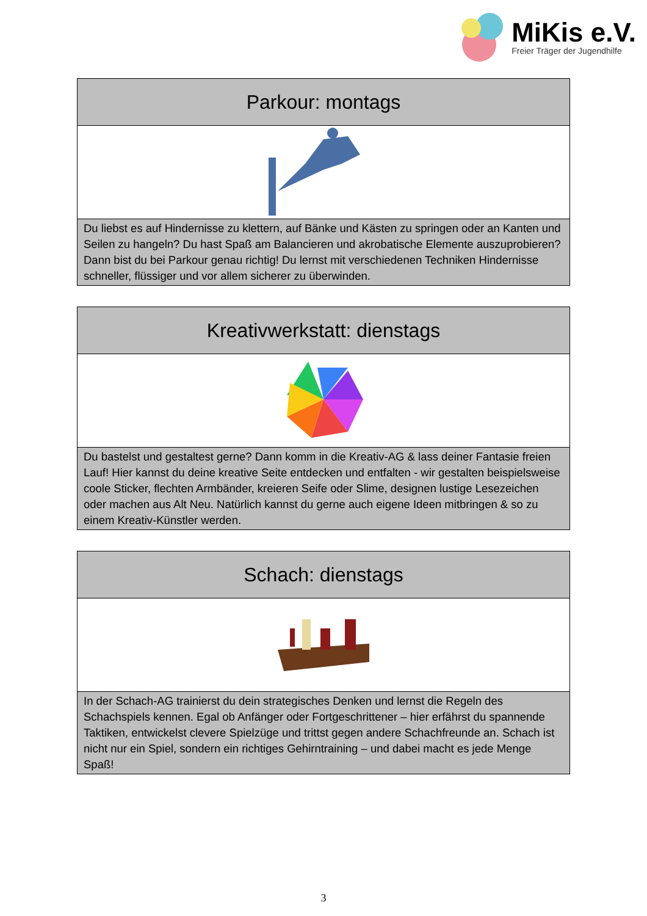MiKis e.V.
Freier Träger der Jugendhilfe
| Parkour: montags |
| --- |
| Du liebst es auf Hindernisse zu klettern, auf Bänke und Kästen zu springen oder an Kanten und Seilen zu hangeln? Du hast Spaß am Balancieren und akrobatische Elemente auszuprobieren? Dann bist du bei Parkour genau richtig! Du lernst mit verschiedenen Techniken Hindernisse schneller, flüssiger und vor allem sicherer zu überwinden. |
| Kreativwerkstatt: dienstags |
| --- |
| Du bastelst und gestaltest gerne? Dann komm in die Kreativ-AG & lass deiner Fantasie freien Lauf! Hier kannst du deine kreative Seite entdecken und entfalten - wir gestalten beispielsweise coole Sticker, flechten Armbänder, kreieren Seife oder Slime, designen lustige Lesezeichen oder machen aus Alt Neu. Natürlich kannst du gerne auch eigene Ideen mitbringen & so zu einem Kreativ-Künstler werden. |
| Schach: dienstags |
| --- |
| In der Schach-AG trainierst du dein strategisches Denken und lernst die Regeln des Schachspiels kennen. Egal ob Anfänger oder Fortgeschrittener – hier erfährst du spannende Taktiken, entwickelst clevere Spielzüge und trittst gegen andere Schachfreunde an. Schach ist nicht nur ein Spiel, sondern ein richtiges Gehirntraining – und dabei macht es jede Menge Spaß! |
3